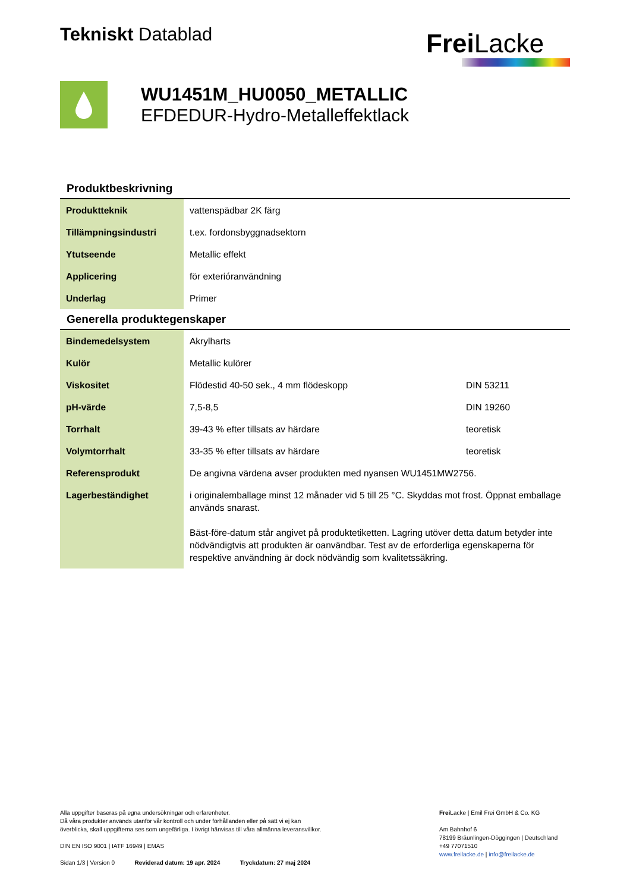Tekniskt Datablad
Frei Lacke
WU1451M_HU0050_METALLIC
EFDEDUR-Hydro-Metalleffektlack
Produktbeskrivning
| Produktteknik | vattenspädbar 2K färg |
| Tillämpningsindustri | t.ex. fordonsbyggnadsektorn |
| Ytutseende | Metallic effekt |
| Applicering | för exterióranvändning |
| Underlag | Primer |
Generella produktegenskaper
| Bindemedelsystem | Akrylharts | |
| Kulör | Metallic kulörer | |
| Viskositet | Flödestid 40-50 sek., 4 mm flödeskopp | DIN 53211 |
| pH-värde | 7,5-8,5 | DIN 19260 |
| Torrhalt | 39-43 % efter tillsats av härdare | teoretisk |
| Volymtorrhalt | 33-35 % efter tillsats av härdare | teoretisk |
| Referensprodukt | De angivna värdena avser produkten med nyansen WU1451MW2756. | |
| Lagerbeständighet | i originalemballage minst 12 månader vid 5 till 25 °C. Skyddas mot frost. Öppnat emballage används snarast. Bäst-före-datum står angivet på produktetiketten. Lagring utöver detta datum betyder inte nödvändigtvis att produkten är oanvändbar. Test av de erforderliga egenskaperna för respektive användning är dock nödvändig som kvalitetssäkring. | |
Alla uppgifter baseras på egna undersökningar och erfarenheter.
Då våra produkter används utanför vår kontroll och under förhållanden eller på sätt vi ej kan
överblicka, skall uppgifterna ses som ungefärliga. I övrigt hänvisas till våra allmänna leveransvillkor.
DIN EN ISO 9001 | IATF 16949 | EMAS
Sidan 1/3 | Version 0 Reviderad datum: 19 apr. 2024 Tryckdatum: 27 maj 2024
Frei Lacke | Emil Frei GmbH & Co. KG
Am Bahnhof 6
78199 Bräunlingen-Döggingen | Deutschland
+49 77071510
www.freilacke.de | info@freilacke.de